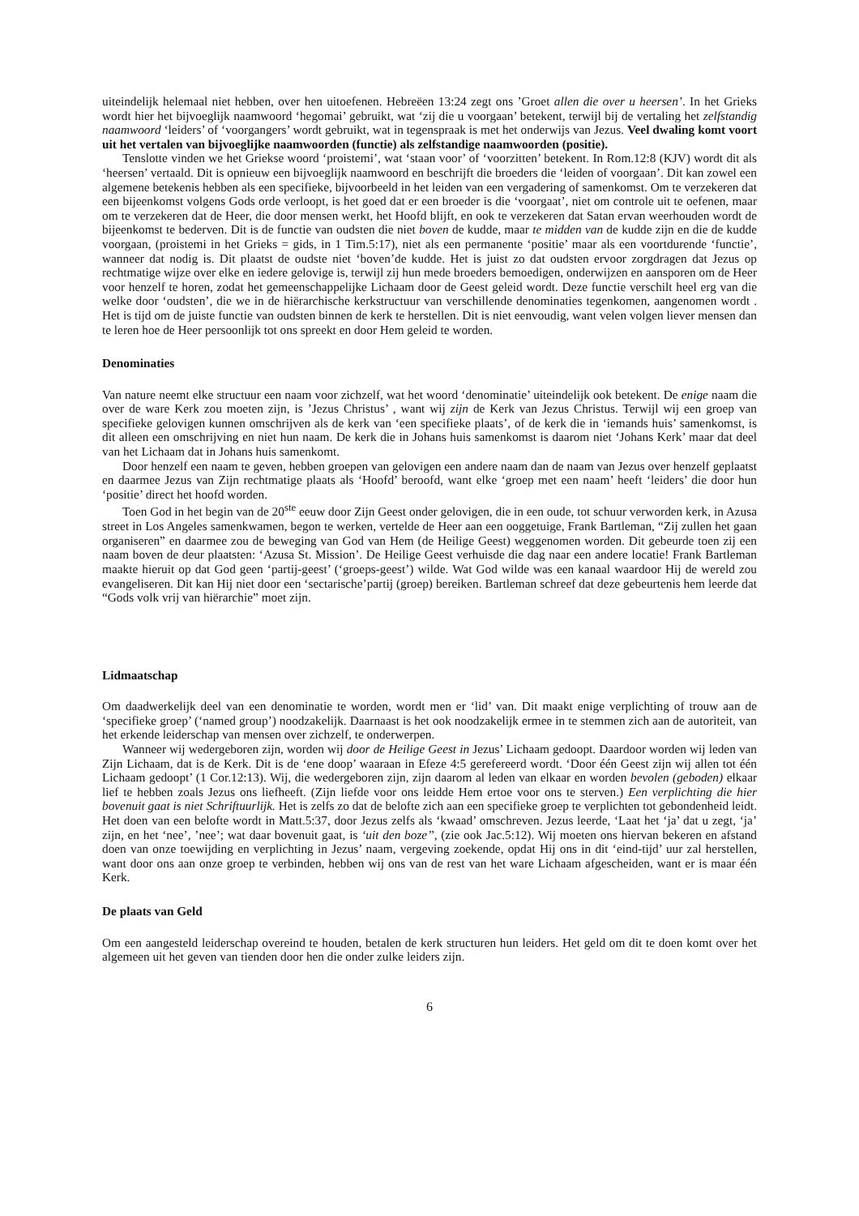uiteindelijk helemaal niet hebben, over hen uitoefenen. Hebreëen 13:24 zegt ons ’Groet allen die over u heersen’. In het Grieks wordt hier het bijvoeglijk naamwoord ‘hegomai’ gebruikt, wat ‘zij die u voorgaan’ betekent, terwijl bij de vertaling het zelfstandig naamwoord ‘leiders’ of ‘voorgangers’ wordt gebruikt, wat in tegenspraak is met het onderwijs van Jezus. Veel dwaling komt voort uit het vertalen van bijvoeglijke naamwoorden (functie) als zelfstandige naamwoorden (positie).
Tenslotte vinden we het Griekse woord ‘proistemi’, wat ‘staan voor’ of ‘voorzitten’ betekent. In Rom.12:8 (KJV) wordt dit als ‘heersen’ vertaald. Dit is opnieuw een bijvoeglijk naamwoord en beschrijft die broeders die ‘leiden of voorgaan’. Dit kan zowel een algemene betekenis hebben als een specifieke, bijvoorbeeld in het leiden van een vergadering of samenkomst. Om te verzekeren dat een bijeenkomst volgens Gods orde verloopt, is het goed dat er een broeder is die ‘voorgaat’, niet om controle uit te oefenen, maar om te verzekeren dat de Heer, die door mensen werkt, het Hoofd blijft, en ook te verzekeren dat Satan ervan weerhouden wordt de bijeenkomst te bederven. Dit is de functie van oudsten die niet boven de kudde, maar te midden van de kudde zijn en die de kudde voorgaan, (proistemi in het Grieks = gids, in 1 Tim.5:17), niet als een permanente ‘positie’ maar als een voortdurende ‘functie’, wanneer dat nodig is. Dit plaatst de oudste niet ‘boven’de kudde. Het is juist zo dat oudsten ervoor zorgdragen dat Jezus op rechtmatige wijze over elke en iedere gelovige is, terwijl zij hun mede broeders bemoedigen, onderwijzen en aansporen om de Heer voor henzelf te horen, zodat het gemeenschappelijke Lichaam door de Geest geleid wordt. Deze functie verschilt heel erg van die welke door ‘oudsten’, die we in de hiërarchische kerkstructuur van verschillende denominaties tegenkomen, aangenomen wordt . Het is tijd om de juiste functie van oudsten binnen de kerk te herstellen. Dit is niet eenvoudig, want velen volgen liever mensen dan te leren hoe de Heer persoonlijk tot ons spreekt en door Hem geleid te worden.
Denominaties
Van nature neemt elke structuur een naam voor zichzelf, wat het woord ‘denominatie’ uiteindelijk ook betekent. De enige naam die over de ware Kerk zou moeten zijn, is ’Jezus Christus’ , want wij zijn de Kerk van Jezus Christus. Terwijl wij een groep van specifieke gelovigen kunnen omschrijven als de kerk van ‘een specifieke plaats’, of de kerk die in ‘iemands huis’ samenkomst, is dit alleen een omschrijving en niet hun naam. De kerk die in Johans huis samenkomst is daarom niet ‘Johans Kerk’ maar dat deel van het Lichaam dat in Johans huis samenkomt.
Door henzelf een naam te geven, hebben groepen van gelovigen een andere naam dan de naam van Jezus over henzelf geplaatst en daarmee Jezus van Zijn rechtmatige plaats als ‘Hoofd’ beroofd, want elke ‘groep met een naam’ heeft ‘leiders’ die door hun ‘positie’ direct het hoofd worden.
Toen God in het begin van de 20<sup>ste</sup> eeuw door Zijn Geest onder gelovigen, die in een oude, tot schuur verworden kerk, in Azusa street in Los Angeles samenkwamen, begon te werken, vertelde de Heer aan een ooggetuige, Frank Bartleman, “Zij zullen het gaan organiseren” en daarmee zou de beweging van God van Hem (de Heilige Geest) weggenomen worden. Dit gebeurde toen zij een naam boven de deur plaatsten: ‘Azusa St. Mission’. De Heilige Geest verhuisde die dag naar een andere locatie! Frank Bartleman maakte hieruit op dat God geen ‘partij-geest’ (‘groeps-geest’) wilde. Wat God wilde was een kanaal waardoor Hij de wereld zou evangeliseren. Dit kan Hij niet door een ‘sectarische’partij (groep) bereiken. Bartleman schreef dat deze gebeurtenis hem leerde dat “Gods volk vrij van hiërarchie” moet zijn.
Lidmaatschap
Om daadwerkelijk deel van een denominatie te worden, wordt men er ‘lid’ van. Dit maakt enige verplichting of trouw aan de ‘specifieke groep’ (‘named group’) noodzakelijk. Daarnaast is het ook noodzakelijk ermee in te stemmen zich aan de autoriteit, van het erkende leiderschap van mensen over zichzelf, te onderwerpen.
Wanneer wij wedergeboren zijn, worden wij door de Heilige Geest in Jezus’ Lichaam gedoopt. Daardoor worden wij leden van Zijn Lichaam, dat is de Kerk. Dit is de ‘ene doop’ waaraan in Efeze 4:5 gerefereerd wordt. ‘Door één Geest zijn wij allen tot één Lichaam gedoopt’ (1 Cor.12:13). Wij, die wedergeboren zijn, zijn daarom al leden van elkaar en worden bevolen (geboden) elkaar lief te hebben zoals Jezus ons liefheeft. (Zijn liefde voor ons leidde Hem ertoe voor ons te sterven.) Een verplichting die hier bovenuit gaat is niet Schriftuurlijk. Het is zelfs zo dat de belofte zich aan een specifieke groep te verplichten tot gebondenheid leidt. Het doen van een belofte wordt in Matt.5:37, door Jezus zelfs als ‘kwaad’ omschreven. Jezus leerde, ‘Laat het ‘ja’ dat u zegt, ‘ja’ zijn, en het ‘nee’, ’nee’; wat daar bovenuit gaat, is ‘uit den boze’’, (zie ook Jac.5:12). Wij moeten ons hiervan bekeren en afstand doen van onze toewijding en verplichting in Jezus’ naam, vergeving zoekende, opdat Hij ons in dit ‘eind-tijd’ uur zal herstellen, want door ons aan onze groep te verbinden, hebben wij ons van de rest van het ware Lichaam afgescheiden, want er is maar één Kerk.
De plaats van Geld
Om een aangesteld leiderschap overeind te houden, betalen de kerk structuren hun leiders. Het geld om dit te doen komt over het algemeen uit het geven van tienden door hen die onder zulke leiders zijn.
6